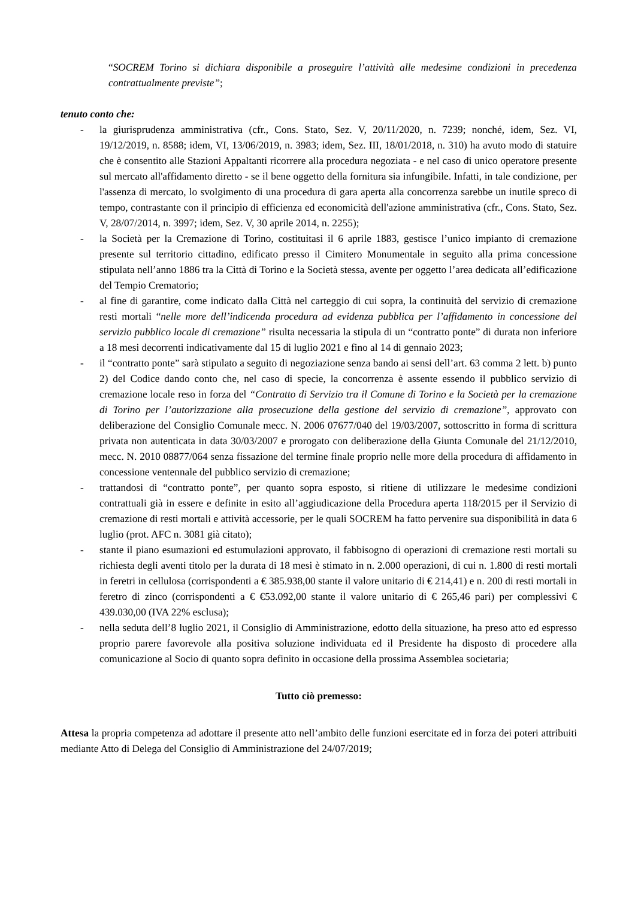“SOCREM Torino si dichiara disponibile a proseguire l’attività alle medesime condizioni in precedenza contrattualmente previste”;
tenuto conto che:
- la giurisprudenza amministrativa (cfr., Cons. Stato, Sez. V, 20/11/2020, n. 7239; nonché, idem, Sez. VI, 19/12/2019, n. 8588; idem, VI, 13/06/2019, n. 3983; idem, Sez. III, 18/01/2018, n. 310) ha avuto modo di statuire che è consentito alle Stazioni Appaltanti ricorrere alla procedura negoziata - e nel caso di unico operatore presente sul mercato all'affidamento diretto - se il bene oggetto della fornitura sia infungibile. Infatti, in tale condizione, per l'assenza di mercato, lo svolgimento di una procedura di gara aperta alla concorrenza sarebbe un inutile spreco di tempo, contrastante con il principio di efficienza ed economicità dell'azione amministrativa (cfr., Cons. Stato, Sez. V, 28/07/2014, n. 3997; idem, Sez. V, 30 aprile 2014, n. 2255);
- la Società per la Cremazione di Torino, costituitasi il 6 aprile 1883, gestisce l’unico impianto di cremazione presente sul territorio cittadino, edificato presso il Cimitero Monumentale in seguito alla prima concessione stipulata nell’anno 1886 tra la Città di Torino e la Società stessa, avente per oggetto l’area dedicata all’edificazione del Tempio Crematorio;
- al fine di garantire, come indicato dalla Città nel carteggio di cui sopra, la continuità del servizio di cremazione resti mortali “nelle more dell’indicenda procedura ad evidenza pubblica per l’affidamento in concessione del servizio pubblico locale di cremazione” risulta necessaria la stipula di un “contratto ponte” di durata non inferiore a 18 mesi decorrenti indicativamente dal 15 di luglio 2021 e fino al 14 di gennaio 2023;
- il “contratto ponte” sarà stipulato a seguito di negoziazione senza bando ai sensi dell’art. 63 comma 2 lett. b) punto 2) del Codice dando conto che, nel caso di specie, la concorrenza è assente essendo il pubblico servizio di cremazione locale reso in forza del “Contratto di Servizio tra il Comune di Torino e la Società per la cremazione di Torino per l’autorizzazione alla prosecuzione della gestione del servizio di cremazione”, approvato con deliberazione del Consiglio Comunale mecc. N. 2006 07677/040 del 19/03/2007, sottoscritto in forma di scrittura privata non autenticata in data 30/03/2007 e prorogato con deliberazione della Giunta Comunale del 21/12/2010, mecc. N. 2010 08877/064 senza fissazione del termine finale proprio nelle more della procedura di affidamento in concessione ventennale del pubblico servizio di cremazione;
- trattandosi di “contratto ponte”, per quanto sopra esposto, si ritiene di utilizzare le medesime condizioni contrattuali già in essere e definite in esito all’aggiudicazione della Procedura aperta 118/2015 per il Servizio di cremazione di resti mortali e attività accessorie, per le quali SOCREM ha fatto pervenire sua disponibilità in data 6 luglio (prot. AFC n. 3081 già citato);
- stante il piano esumazioni ed estumulazioni approvato, il fabbisogno di operazioni di cremazione resti mortali su richiesta degli aventi titolo per la durata di 18 mesi è stimato in n. 2.000 operazioni, di cui n. 1.800 di resti mortali in feretri in cellulosa (corrispondenti a € 385.938,00 stante il valore unitario di € 214,41) e n. 200 di resti mortali in feretro di zinco (corrispondenti a € €53.092,00 stante il valore unitario di € 265,46 pari) per complessivi € 439.030,00 (IVA 22% esclusa);
- nella seduta dell’8 luglio 2021, il Consiglio di Amministrazione, edotto della situazione, ha preso atto ed espresso proprio parere favorevole alla positiva soluzione individuata ed il Presidente ha disposto di procedere alla comunicazione al Socio di quanto sopra definito in occasione della prossima Assemblea societaria;
Tutto ciò premesso:
Attesa la propria competenza ad adottare il presente atto nell’ambito delle funzioni esercitate ed in forza dei poteri attribuiti mediante Atto di Delega del Consiglio di Amministrazione del 24/07/2019;